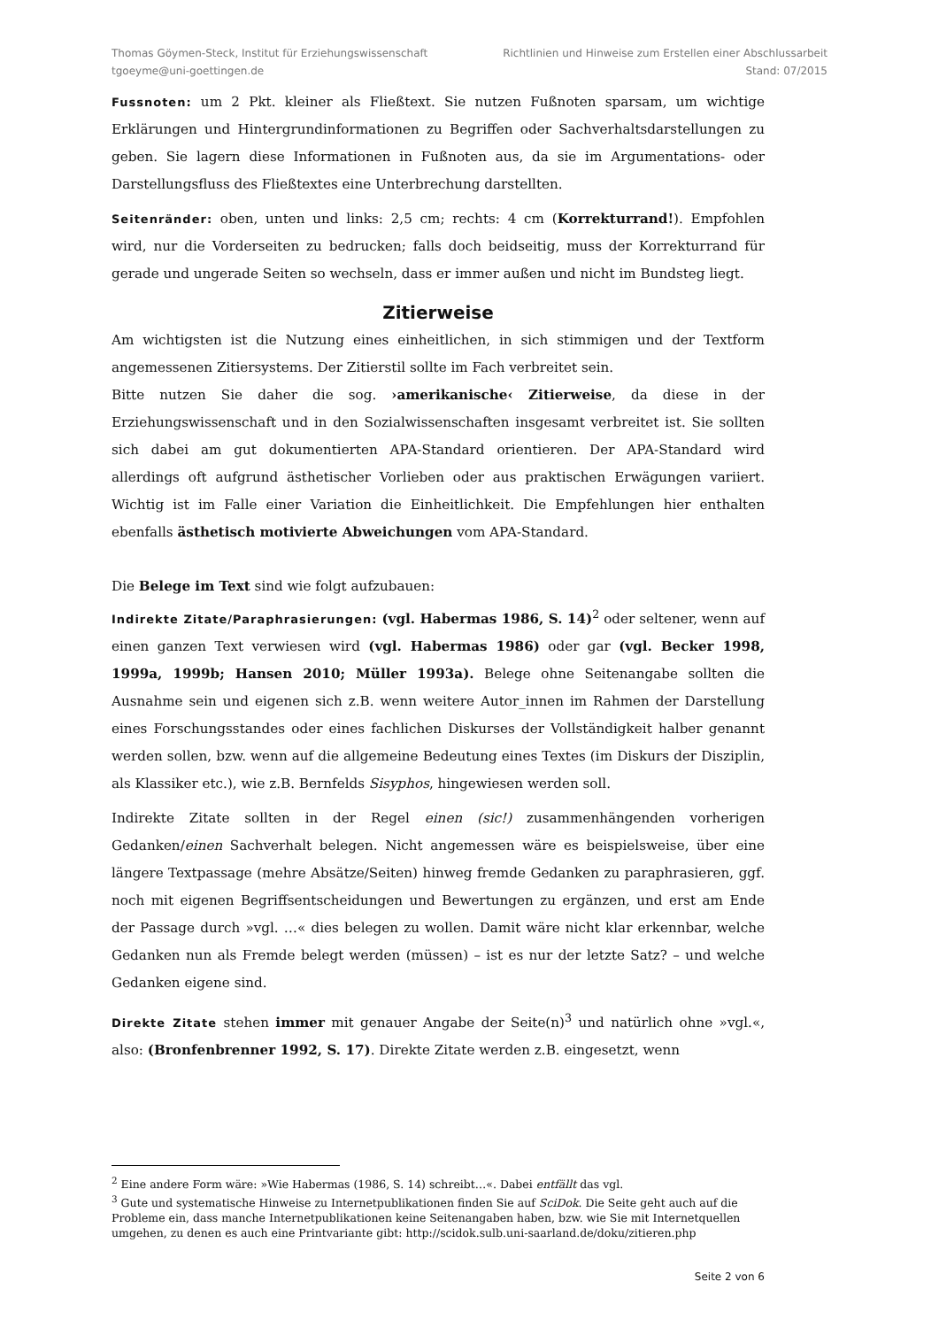Thomas Göymen-Steck, Institut für Erziehungswissenschaft
tgoeyme@uni-goettingen.de
Richtlinien und Hinweise zum Erstellen einer Abschlussarbeit
Stand: 07/2015
Fussnoten: um 2 Pkt. kleiner als Fließtext. Sie nutzen Fußnoten sparsam, um wichtige Erklärungen und Hintergrundinformationen zu Begriffen oder Sachverhaltsdarstellungen zu geben. Sie lagern diese Informationen in Fußnoten aus, da sie im Argumentations- oder Darstellungsfluss des Fließtextes eine Unterbrechung darstellten.
Seitenränder: oben, unten und links: 2,5 cm; rechts: 4 cm (Korrekturrand!). Empfohlen wird, nur die Vorderseiten zu bedrucken; falls doch beidseitig, muss der Korrekturrand für gerade und ungerade Seiten so wechseln, dass er immer außen und nicht im Bundsteg liegt.
Zitierweise
Am wichtigsten ist die Nutzung eines einheitlichen, in sich stimmigen und der Textform angemessenen Zitiersystems. Der Zitierstil sollte im Fach verbreitet sein.
Bitte nutzen Sie daher die sog. ›amerikanische‹ Zitierweise, da diese in der Erziehungswissenschaft und in den Sozialwissenschaften insgesamt verbreitet ist. Sie sollten sich dabei am gut dokumentierten APA-Standard orientieren. Der APA-Standard wird allerdings oft aufgrund ästhetischer Vorlieben oder aus praktischen Erwägungen variiert. Wichtig ist im Falle einer Variation die Einheitlichkeit. Die Empfehlungen hier enthalten ebenfalls ästhetisch motivierte Abweichungen vom APA-Standard.
Die Belege im Text sind wie folgt aufzubauen:
Indirekte Zitate/Paraphrasierungen: (vgl. Habermas 1986, S. 14)<sup>2</sup> oder seltener, wenn auf einen ganzen Text verwiesen wird (vgl. Habermas 1986) oder gar (vgl. Becker 1998, 1999a, 1999b; Hansen 2010; Müller 1993a). Belege ohne Seitenangabe sollten die Ausnahme sein und eigenen sich z.B. wenn weitere Autor_innen im Rahmen der Darstellung eines Forschungsstandes oder eines fachlichen Diskurses der Vollständigkeit halber genannt werden sollen, bzw. wenn auf die allgemeine Bedeutung eines Textes (im Diskurs der Disziplin, als Klassiker etc.), wie z.B. Bernfelds Sisyphos, hingewiesen werden soll.
Indirekte Zitate sollten in der Regel einen (sic!) zusammenhängenden vorherigen Gedanken/einen Sachverhalt belegen. Nicht angemessen wäre es beispielsweise, über eine längere Textpassage (mehre Absätze/Seiten) hinweg fremde Gedanken zu paraphrasieren, ggf. noch mit eigenen Begriffsentscheidungen und Bewertungen zu ergänzen, und erst am Ende der Passage durch »vgl. …« dies belegen zu wollen. Damit wäre nicht klar erkennbar, welche Gedanken nun als Fremde belegt werden (müssen) – ist es nur der letzte Satz? – und welche Gedanken eigene sind.
Direkte Zitate stehen immer mit genauer Angabe der Seite(n)<sup>3</sup> und natürlich ohne »vgl.«, also: (Bronfenbrenner 1992, S. 17). Direkte Zitate werden z.B. eingesetzt, wenn
<sup>2</sup> Eine andere Form wäre: »Wie Habermas (1986, S. 14) schreibt…«. Dabei entfällt das vgl.
<sup>3</sup> Gute und systematische Hinweise zu Internetpublikationen finden Sie auf SciDok. Die Seite geht auch auf die Probleme ein, dass manche Internetpublikationen keine Seitenangaben haben, bzw. wie Sie mit Internetquellen umgehen, zu denen es auch eine Printvariante gibt: http://scidok.sulb.uni-saarland.de/doku/zitieren.php
Seite 2 von 6